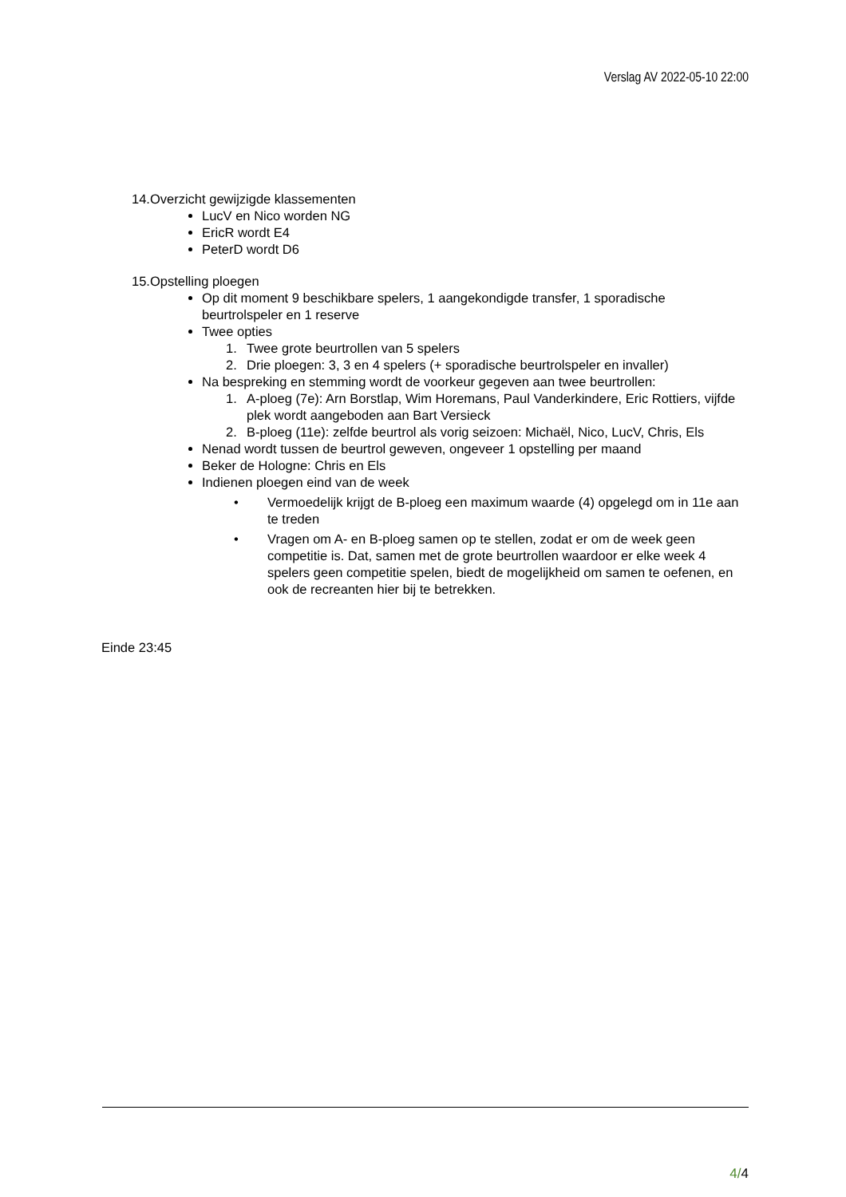Verslag AV 2022-05-10 22:00
14.Overzicht gewijzigde klassementen
LucV en Nico worden NG
EricR wordt E4
PeterD wordt D6
15.Opstelling ploegen
Op dit moment 9 beschikbare spelers, 1 aangekondigde transfer, 1 sporadische beurtrolspeler en 1 reserve
Twee opties
1. Twee grote beurtrollen van 5 spelers
2. Drie ploegen: 3, 3 en 4 spelers (+ sporadische beurtrolspeler en invaller)
Na bespreking en stemming wordt de voorkeur gegeven aan twee beurtrollen:
1. A-ploeg (7e): Arn Borstlap, Wim Horemans, Paul Vanderkindere, Eric Rottiers, vijfde plek wordt aangeboden aan Bart Versieck
2. B-ploeg (11e): zelfde beurtrol als vorig seizoen: Michaël, Nico, LucV, Chris, Els
Nenad wordt tussen de beurtrol geweven, ongeveer 1 opstelling per maand
Beker de Hologne: Chris en Els
Indienen ploegen eind van de week
• Vermoedelijk krijgt de B-ploeg een maximum waarde (4) opgelegd om in 11e aan te treden
• Vragen om A- en B-ploeg samen op te stellen, zodat er om de week geen competitie is. Dat, samen met de grote beurtrollen waardoor er elke week 4 spelers geen competitie spelen, biedt de mogelijkheid om samen te oefenen, en ook de recreanten hier bij te betrekken.
Einde 23:45
4/4